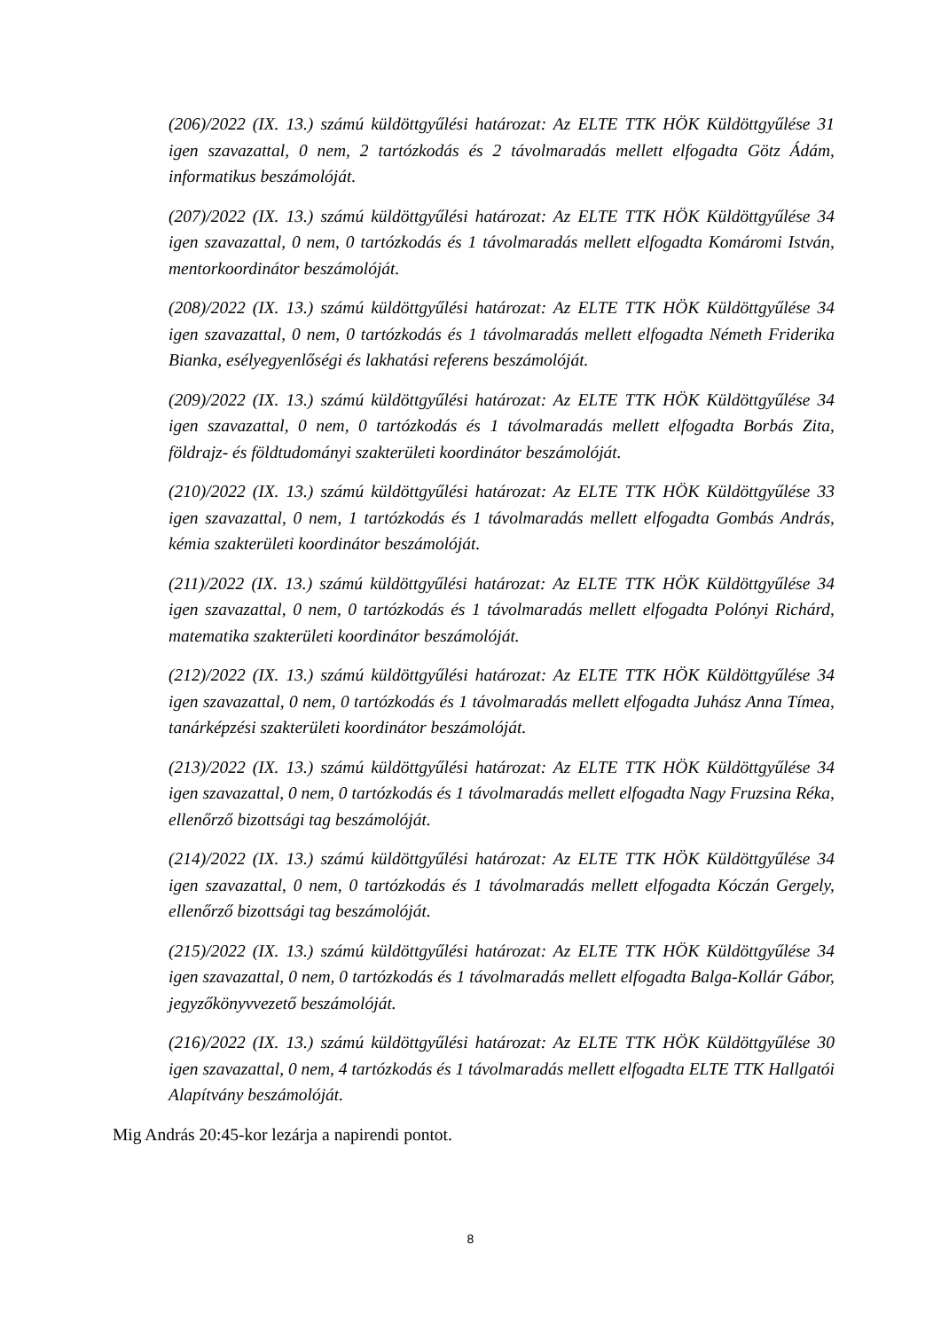(206)/2022 (IX. 13.) számú küldöttgyűlési határozat: Az ELTE TTK HÖK Küldöttgyűlése 31 igen szavazattal, 0 nem, 2 tartózkodás és 2 távolmaradás mellett elfogadta Götz Ádám, informatikus beszámolóját.
(207)/2022 (IX. 13.) számú küldöttgyűlési határozat: Az ELTE TTK HÖK Küldöttgyűlése 34 igen szavazattal, 0 nem, 0 tartózkodás és 1 távolmaradás mellett elfogadta Komáromi István, mentorkoordinátor beszámolóját.
(208)/2022 (IX. 13.) számú küldöttgyűlési határozat: Az ELTE TTK HÖK Küldöttgyűlése 34 igen szavazattal, 0 nem, 0 tartózkodás és 1 távolmaradás mellett elfogadta Németh Friderika Bianka, esélyegyenlőségi és lakhatási referens beszámolóját.
(209)/2022 (IX. 13.) számú küldöttgyűlési határozat: Az ELTE TTK HÖK Küldöttgyűlése 34 igen szavazattal, 0 nem, 0 tartózkodás és 1 távolmaradás mellett elfogadta Borbás Zita, földrajz- és földtudományi szakterületi koordinátor beszámolóját.
(210)/2022 (IX. 13.) számú küldöttgyűlési határozat: Az ELTE TTK HÖK Küldöttgyűlése 33 igen szavazattal, 0 nem, 1 tartózkodás és 1 távolmaradás mellett elfogadta Gombás András, kémia szakterületi koordinátor beszámolóját.
(211)/2022 (IX. 13.) számú küldöttgyűlési határozat: Az ELTE TTK HÖK Küldöttgyűlése 34 igen szavazattal, 0 nem, 0 tartózkodás és 1 távolmaradás mellett elfogadta Polónyi Richárd, matematika szakterületi koordinátor beszámolóját.
(212)/2022 (IX. 13.) számú küldöttgyűlési határozat: Az ELTE TTK HÖK Küldöttgyűlése 34 igen szavazattal, 0 nem, 0 tartózkodás és 1 távolmaradás mellett elfogadta Juhász Anna Tímea, tanárképzési szakterületi koordinátor beszámolóját.
(213)/2022 (IX. 13.) számú küldöttgyűlési határozat: Az ELTE TTK HÖK Küldöttgyűlése 34 igen szavazattal, 0 nem, 0 tartózkodás és 1 távolmaradás mellett elfogadta Nagy Fruzsina Réka, ellenőrző bizottsági tag beszámolóját.
(214)/2022 (IX. 13.) számú küldöttgyűlési határozat: Az ELTE TTK HÖK Küldöttgyűlése 34 igen szavazattal, 0 nem, 0 tartózkodás és 1 távolmaradás mellett elfogadta Kóczán Gergely, ellenőrző bizottsági tag beszámolóját.
(215)/2022 (IX. 13.) számú küldöttgyűlési határozat: Az ELTE TTK HÖK Küldöttgyűlése 34 igen szavazattal, 0 nem, 0 tartózkodás és 1 távolmaradás mellett elfogadta Balga-Kollár Gábor, jegyzőkönyvvezető beszámolóját.
(216)/2022 (IX. 13.) számú küldöttgyűlési határozat: Az ELTE TTK HÖK Küldöttgyűlése 30 igen szavazattal, 0 nem, 4 tartózkodás és 1 távolmaradás mellett elfogadta ELTE TTK Hallgatói Alapítvány beszámolóját.
Mig András 20:45-kor lezárja a napirendi pontot.
8